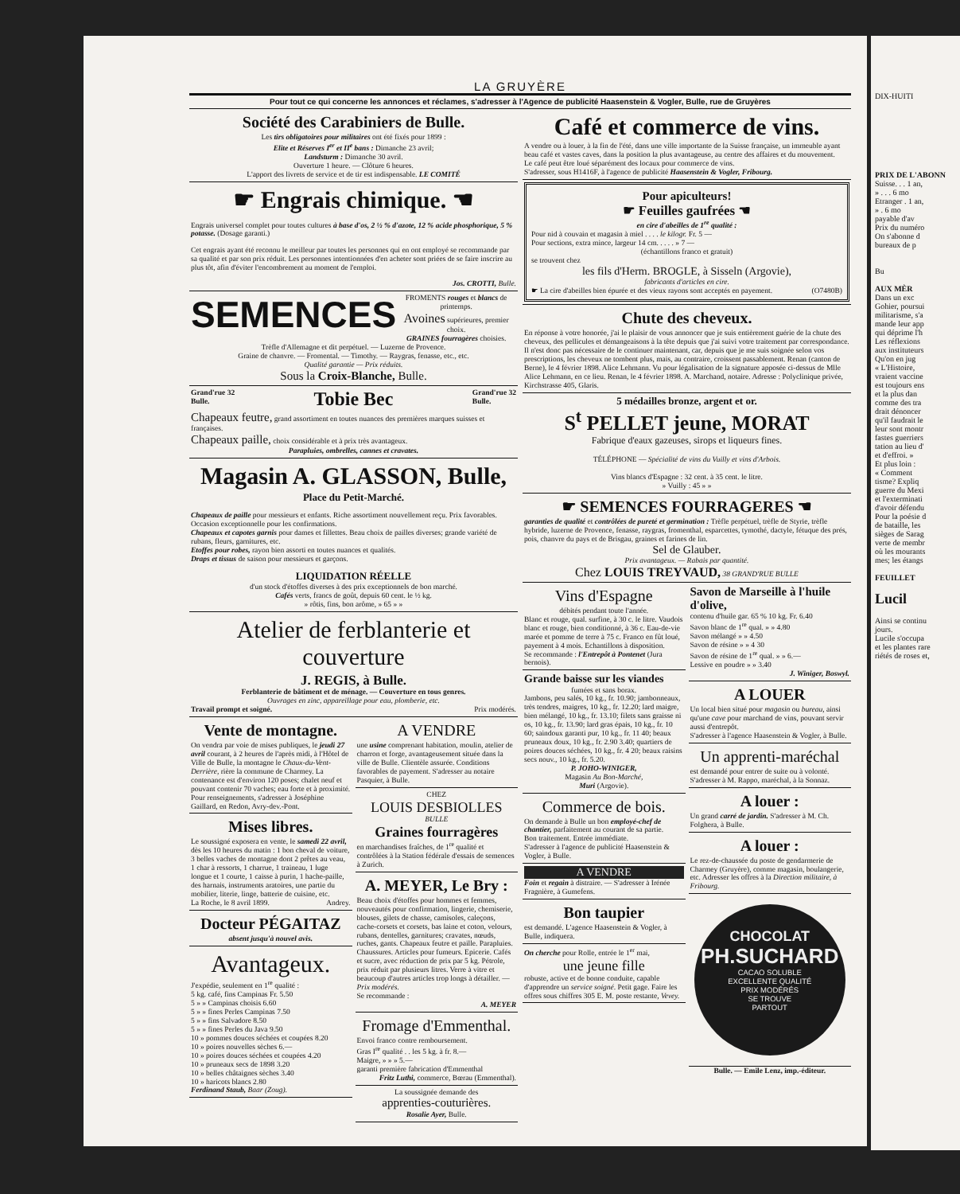LA GRUYÈRE
Pour tout ce qui concerne les annonces et réclames, s'adresser à l'Agence de publicité Haasenstein & Vogler, Bulle, rue de Gruyères
Société des Carabiniers de Bulle.
Les tirs obligatoires pour militaires ont été fixés pour 1899 :
Elite et Réserves I<sup>er</sup> et II<sup>e</sup> bans : Dimanche 23 avril;
Landsturm : Dimanche 30 avril.
Ouverture 1 heure. — Clôture 6 heures.
L'apport des livrets de service et de tir est indispensable. LE COMITÉ
☛ Engrais chimique. ☚
Engrais universel complet pour toutes cultures à base d'os, 2 ½ % d'azote, 12 % acide phosphorique, 5 % potasse. (Dosage garanti.)
Cet engrais ayant été reconnu le meilleur par toutes les personnes qui en ont employé se recommande par sa qualité et par son prix réduit. Les personnes intentionnées d'en acheter sont priées de se faire inscrire au plus tôt, afin d'éviter l'encombrement au moment de l'emploi.
Jos. CROTTI, Bulle.
SEMENCES
FROMENTS rouges et blancs de printemps.
Avoines supérieures, premier choix.
GRAINES fourragères choisies.
Trèfle d'Allemagne et dit perpétuel. — Luzerne de Provence.
Graine de chanvre. — Fromental. — Timothy. — Raygras, fenasse, etc., etc.
Qualité garantie — Prix réduits.
Sous la Croix-Blanche, Bulle.
Grand'rue 32
Bulle. Tobie Bec Grand'rue 32
Bulle.
Chapeaux feutre, grand assortiment en toutes nuances des premières marques suisses et françaises.
Chapeaux paille, choix considérable et à prix très avantageux.
Parapluies, ombrelles, cannes et cravates.
Magasin A. GLASSON, Bulle,
Place du Petit-Marché.
Chapeaux de paille pour messieurs et enfants. Riche assortiment nouvellement reçu. Prix favorables. Occasion exceptionnelle pour les confirmations.
Chapeaux et capotes garnis pour dames et fillettes. Beau choix de pailles diverses; grande variété de rubans, fleurs, garnitures, etc.
Etoffes pour robes, rayon bien assorti en toutes nuances et qualités.
Draps et tissus de saison pour messieurs et garçons.
LIQUIDATION RÉELLE
d'un stock d'étoffes diverses à des prix exceptionnels de bon marché.
Cafés verts, francs de goût, depuis 60 cent. le ½ kg.
» rôtis, fins, bon arôme, » 65 » »
Atelier de ferblanterie et couverture
J. REGIS, à Bulle.
Ferblanterie de bâtiment et de ménage. — Couverture en tous genres.
Ouvrages en zinc, appareillage pour eau, plomberie, etc.
Travail prompt et soigné. Prix modérés.
Vente de montagne.
On vendra par voie de mises publiques, le jeudi 27 avril courant, à 2 heures de l'après midi, à l'Hôtel de Ville de Bulle, la montagne le Chaux-du-Vent-Derrière, rière la commune de Charmey. La contenance est d'environ 120 poses; chalet neuf et pouvant contenir 70 vaches; eau forte et à proximité.
Pour renseignements, s'adresser à Joséphine Gaillard, en Redon, Avry-dev.-Pont.
Mises libres.
Le soussigné exposera en vente, le samedi 22 avril, dès les 10 heures du matin : 1 bon cheval de voiture, 3 belles vaches de montagne dont 2 prêtes au veau, 1 char à ressorts, 1 charrue, 1 traineau, 1 luge longue et 1 courte, 1 caisse à purin, 1 hache-paille, des harnais, instruments aratoires, une partie du mobilier, literie, linge, batterie de cuisine, etc.
La Roche, le 8 avril 1899. Andrey.
Docteur PÉGAITAZ
absent jusqu'à nouvel avis.
Avantageux.
J'expédie, seulement en 1<sup>re</sup> qualité :
5 kg. café, fins Campinas Fr. 5.50
5 » » Campinas choisis 6.60
5 » » fines Perles Campinas 7.50
5 » » fins Salvadore 8.50
5 » » fines Perles du Java 9.50
10 » pommes douces séchées et coupées 8.20
10 » poires nouvelles sèches 6.—
10 » poires douces séchées et coupées 4.20
10 » pruneaux secs de 1898 3.20
10 » belles châtaignes sèches 3.40
10 » haricots blancs 2.80
Ferdinand Staub, Baar (Zoug).
A VENDRE
une usine comprenant habitation, moulin, atelier de charron et forge, avantageusement située dans la ville de Bulle. Clientèle assurée. Conditions favorables de payement. S'adresser au notaire Pasquier, à Bulle.
CHEZ
LOUIS DESBIOLLES
BULLE
Graines fourragères
en marchandises fraîches, de 1<sup>re</sup> qualité et contrôlées à la Station fédérale d'essais de semences à Zurich.
A. MEYER, Le Bry :
Beau choix d'étoffes pour hommes et femmes, nouveautés pour confirmation, lingerie, chemiserie, blouses, gilets de chasse, camisoles, caleçons, cache-corsets et corsets, bas laine et coton, velours, rubans, dentelles, garnitures; cravates, nœuds, ruches, gants. Chapeaux feutre et paille. Parapluies. Chaussures. Articles pour fumeurs. Epicerie. Cafés et sucre, avec réduction de prix par 5 kg. Pétrole, prix réduit par plusieurs litres. Verre à vitre et beaucoup d'autres articles trop longs à détailler. — Prix modérés.
Se recommande :
A. MEYER
Fromage d'Emmenthal.
Envoi franco contre remboursement.
Gras I<sup>re</sup> qualité . . les 5 kg. à fr. 8.—
Maigre, » » » 5.—
garanti première fabrication d'Emmenthal
Fritz Luthi, commerce, Bœrau (Emmenthal).
La soussignée demande des
apprenties-couturières.
Rosalie Ayer, Bulle.
Café et commerce de vins.
A vendre ou à louer, à la fin de l'été, dans une ville importante de la Suisse française, un immeuble ayant beau café et vastes caves, dans la position la plus avantageuse, au centre des affaires et du mouvement.
Le café peut être loué séparément des locaux pour commerce de vins.
S'adresser, sous H1416F, à l'agence de publicité Haasenstein & Vogler, Fribourg.
Pour apiculteurs!
☛ Feuilles gaufrées ☚
en cire d'abeilles de 1<sup>re</sup> qualité :
Pour nid à couvain et magasin à miel . . . . le kilogr. Fr. 5 —
Pour sections, extra mince, largeur 14 cm. . . . . » 7 —
(échantillons franco et gratuit)
se trouvent chez
les fils d'Herm. BROGLE, à Sisseln (Argovie),
fabricants d'articles en cire.
☛ La cire d'abeilles bien épurée et des vieux rayons sont acceptés en payement. (O7480B)
Chute des cheveux.
En réponse à votre honorée, j'ai le plaisir de vous annoncer que je suis entièrement guérie de la chute des cheveux, des pellicules et démangeaisons à la tête depuis que j'ai suivi votre traitement par correspondance. Il n'est donc pas nécessaire de le continuer maintenant, car, depuis que je me suis soignée selon vos prescriptions, les cheveux ne tombent plus, mais, au contraire, croissent passablement. Renan (canton de Berne), le 4 février 1898. Alice Lehmann. Vu pour légalisation de la signature apposée ci-dessus de Mlle Alice Lehmann, en ce lieu. Renan, le 4 février 1898. A. Marchand, notaire. Adresse : Polyclinique privée, Kirchstrasse 405, Glaris.
5 médailles bronze, argent et or.
S<sup>t</sup> PELLET jeune, MORAT
Fabrique d'eaux gazeuses, sirops et liqueurs fines.
TÉLÉPHONE — Spécialité de vins du Vuilly et vins d'Arbois.
Vins blancs d'Espagne : 32 cent. à 35 cent. le litre.
» Vuilly : 45 » »
☛ SEMENCES FOURRAGERES ☚
garanties de qualité et contrôlées de pureté et germination : Trèfle perpétuel, trèfle de Styrie, trèfle hybride, luzerne de Provence, fenasse, raygras, fromenthal, esparcettes, tymothé, dactyle, fétuque des prés, pois, chanvre du pays et de Brisgau, graines et farines de lin.
Sel de Glauber.
Prix avantageux. — Rabais par quantité.
Chez LOUIS TREYVAUD, 38 GRAND'RUE BULLE
Vins d'Espagne
débités pendant toute l'année.
Blanc et rouge, qual. surfine, à 30 c. le litre. Vaudois blanc et rouge, bien conditionné, à 36 c. Eau-de-vie marée et pomme de terre à 75 c. Franco en fût loué, payement à 4 mois. Echantillons à disposition.
Se recommande : l'Entrepôt à Pontenet (Jura bernois).
Grande baisse sur les viandes
fumées et sans borax.
Jambons, peu salés, 10 kg., fr. 10.90; jambonneaux, très tendres, maigres, 10 kg., fr. 12.20; lard maigre, bien mélangé, 10 kg., fr. 13.10; filets sans graisse ni os, 10 kg., fr. 13.90; lard gras épais, 10 kg., fr. 10 60; saindoux garanti pur, 10 kg., fr. 11 40; beaux pruneaux doux, 10 kg., fr. 2.90 3.40; quartiers de poires douces séchées, 10 kg., fr. 4 20; beaux raisins secs nouv., 10 kg., fr. 5.20.
P. JOHO-WINIGER,
Magasin Au Bon-Marché,
Muri (Argovie).
Commerce de bois.
On demande à Bulle un bon employé-chef de chantier, parfaitement au courant de sa partie.
Bon traitement. Entrée immédiate.
S'adresser à l'agence de publicité Haasenstein & Vogler, à Bulle.
A VENDRE
Foin et regain à distraire. — S'adresser à Irénée Fragnière, à Gumefens.
Bon taupier
est demandé. L'agence Haasenstein & Vogler, à Bulle, indiquera.
On cherche pour Rolle, entrée le 1<sup>er</sup> mai,
une jeune fille
robuste, active et de bonne conduite, capable d'apprendre un service soigné. Petit gage. Faire les offres sous chiffres 305 E. M. poste restante, Vevey.
Savon de Marseille à l'huile d'olive,
contenu d'huile gar. 65 % 10 kg. Fr. 6.40
Savon blanc de 1<sup>re</sup> qual. » » 4.80
Savon mélangé » » 4.50
Savon de résine » » 4 30
Savon de résine de 1<sup>re</sup> qual. » » 6.—
Lessive en poudre » » 3.40
J. Winiger, Boswyl.
A LOUER
Un local bien situé pour magasin ou bureau, ainsi qu'une cave pour marchand de vins, pouvant servir aussi d'entrepôt.
S'adresser à l'agence Haasenstein & Vogler, à Bulle.
Un apprenti-maréchal
est demandé pour entrer de suite ou à volonté. S'adresser à M. Rappo, maréchal, à la Sonnaz.
A louer :
Un grand carré de jardin. S'adresser à M. Ch. Folghera, à Bulle.
A louer :
Le rez-de-chaussée du poste de gendarmerie de Charmey (Gruyère), comme magasin, boulangerie, etc. Adresser les offres à la Direction militaire, à Fribourg.
CHOCOLAT
PH.SUCHARD
CACAO SOLUBLE
EXCELLENTE QUALITÉ
PRIX MODÉRÉS
SE TROUVE
PARTOUT
Bulle. — Emile Lenz, imp.-éditeur.
DIX-HUITI
PRIX DE L'ABONN
Suisse. . . 1 an,
» . . . 6 mo
Etranger . 1 an,
» . 6 mo
payable d'av
Prix du numéro
On s'abonne d
bureaux de p
Bu
AUX MÈR
Dans un exc
Gohier, poursui
militarisme, s'a
mande leur app
qui déprime l'h
Les réflexions
aux instituteurs
Qu'on en jug
« L'Histoire,
vraient vaccine
est toujours ens
et la plus dan
comme des tra
drait dénoncer
qu'il faudrait le
leur sont montr
fastes guerriers
tation au lieu d'
et d'effroi. »
Et plus loin :
« Comment
tisme? Expliq
guerre du Mexi
et l'exterminati
d'avoir défendu
Pour la poésie d
de bataille, les
sièges de Sarag
verte de membr
où les mourants
mes; les étangs
FEUILLET
Lucil
Ainsi se continu
jours.
Lucile s'occupa
et les plantes rare
riétés de roses et,